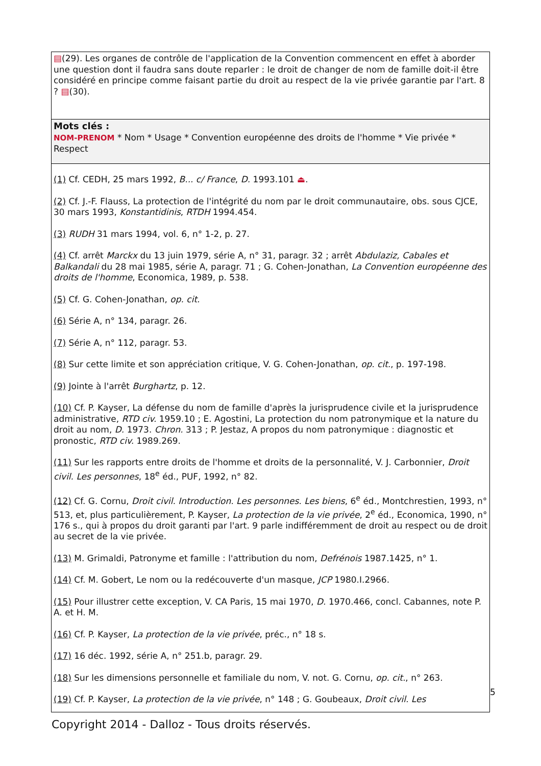▤(29). Les organes de contrôle de l'application de la Convention commencent en effet à aborder une question dont il faudra sans doute reparler : le droit de changer de nom de famille doit-il être considéré en principe comme faisant partie du droit au respect de la vie privée garantie par l'art. 8 ? ▤(30).
Mots clés :
NOM-PRENOM * Nom * Usage * Convention européenne des droits de l'homme * Vie privée * Respect
(1) Cf. CEDH, 25 mars 1992, B... c/ France, D. 1993.101 ⏏.
(2) Cf. J.-F. Flauss, La protection de l'intégrité du nom par le droit communautaire, obs. sous CJCE, 30 mars 1993, Konstantidinis, RTDH 1994.454.
(3) RUDH 31 mars 1994, vol. 6, n° 1-2, p. 27.
(4) Cf. arrêt Marckx du 13 juin 1979, série A, n° 31, paragr. 32 ; arrêt Abdulaziz, Cabales et Balkandali du 28 mai 1985, série A, paragr. 71 ; G. Cohen-Jonathan, La Convention européenne des droits de l'homme, Economica, 1989, p. 538.
(5) Cf. G. Cohen-Jonathan, op. cit.
(6) Série A, n° 134, paragr. 26.
(7) Série A, n° 112, paragr. 53.
(8) Sur cette limite et son appréciation critique, V. G. Cohen-Jonathan, op. cit., p. 197-198.
(9) Jointe à l'arrêt Burghartz, p. 12.
(10) Cf. P. Kayser, La défense du nom de famille d'après la jurisprudence civile et la jurisprudence administrative, RTD civ. 1959.10 ; E. Agostini, La protection du nom patronymique et la nature du droit au nom, D. 1973. Chron. 313 ; P. Jestaz, A propos du nom patronymique : diagnostic et pronostic, RTD civ. 1989.269.
(11) Sur les rapports entre droits de l'homme et droits de la personnalité, V. J. Carbonnier, Droit civil. Les personnes, 18<sup>e</sup> éd., PUF, 1992, n° 82.
(12) Cf. G. Cornu, Droit civil. Introduction. Les personnes. Les biens, 6<sup>e</sup> éd., Montchrestien, 1993, n° 513, et, plus particulièrement, P. Kayser, La protection de la vie privée, 2<sup>e</sup> éd., Economica, 1990, n° 176 s., qui à propos du droit garanti par l'art. 9 parle indifféremment de droit au respect ou de droit au secret de la vie privée.
(13) M. Grimaldi, Patronyme et famille : l'attribution du nom, Defrénois 1987.1425, n° 1.
(14) Cf. M. Gobert, Le nom ou la redécouverte d'un masque, JCP 1980.I.2966.
(15) Pour illustrer cette exception, V. CA Paris, 15 mai 1970, D. 1970.466, concl. Cabannes, note P. A. et H. M.
(16) Cf. P. Kayser, La protection de la vie privée, préc., n° 18 s.
(17) 16 déc. 1992, série A, n° 251.b, paragr. 29.
(18) Sur les dimensions personnelle et familiale du nom, V. not. G. Cornu, op. cit., n° 263.
(19) Cf. P. Kayser, La protection de la vie privée, n° 148 ; G. Goubeaux, Droit civil. Les
5
Copyright 2014 - Dalloz - Tous droits réservés.